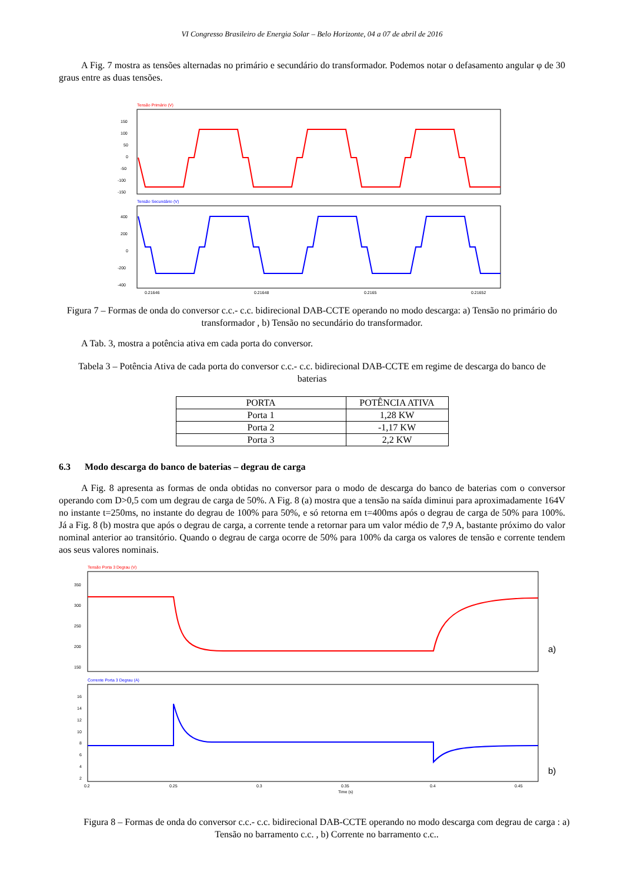VI Congresso Brasileiro de Energia Solar – Belo Horizonte, 04 a 07 de abril de 2016
A Fig. 7 mostra as tensões alternadas no primário e secundário do transformador. Podemos notar o defasamento angular φ de 30 graus entre as duas tensões.
Tensão Primário (V)
150
100
50
0
-50
-100
-150
Tensão Secundário (V)
400
200
0
-200
-400
0.21646
0.21648
0.2165
0.21652
Figura 7 – Formas de onda do conversor c.c.- c.c. bidirecional DAB-CCTE operando no modo descarga: a) Tensão no primário do transformador , b) Tensão no secundário do transformador.
A Tab. 3, mostra a potência ativa em cada porta do conversor.
Tabela 3 – Potência Ativa de cada porta do conversor c.c.- c.c. bidirecional DAB-CCTE em regime de descarga do banco de baterias
| PORTA | POTÊNCIA ATIVA |
| --- | --- |
| Porta 1 | 1,28 KW |
| Porta 2 | -1,17 KW |
| Porta 3 | 2,2 KW |
6.3 Modo descarga do banco de baterias – degrau de carga
A Fig. 8 apresenta as formas de onda obtidas no conversor para o modo de descarga do banco de baterias com o conversor operando com D>0,5 com um degrau de carga de 50%. A Fig. 8 (a) mostra que a tensão na saída diminui para aproximadamente 164V no instante t=250ms, no instante do degrau de 100% para 50%, e só retorna em t=400ms após o degrau de carga de 50% para 100%. Já a Fig. 8 (b) mostra que após o degrau de carga, a corrente tende a retornar para um valor médio de 7,9 A, bastante próximo do valor nominal anterior ao transitório. Quando o degrau de carga ocorre de 50% para 100% da carga os valores de tensão e corrente tendem aos seus valores nominais.
Tensão Porta 3 Degrau (V)
350
300
250
200
150
a)
Corrente Porta 3 Degrau (A)
16
14
12
10
8
6
4
2
b)
0.2
0.25
0.3
0.35
0.4
0.45
Time (s)
Figura 8 – Formas de onda do conversor c.c.- c.c. bidirecional DAB-CCTE operando no modo descarga com degrau de carga : a) Tensão no barramento c.c. , b) Corrente no barramento c.c..